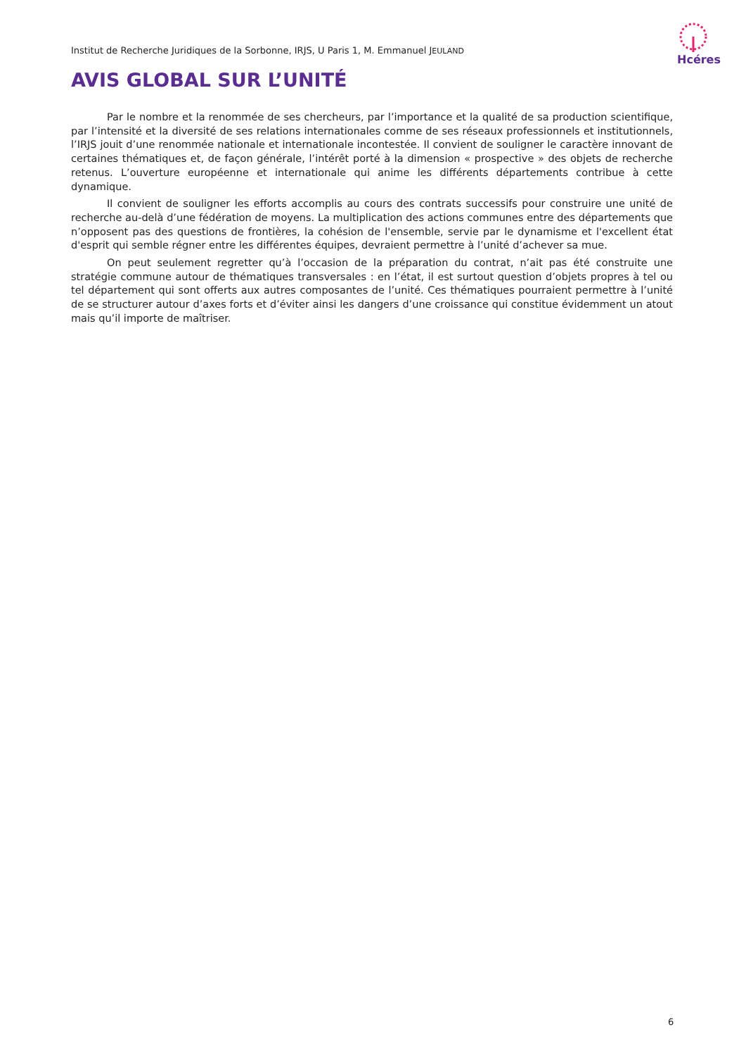Hcéres
Institut de Recherche Juridiques de la Sorbonne, IRJS, U Paris 1, M. Emmanuel JEULAND
AVIS GLOBAL SUR L’UNITÉ
Par le nombre et la renommée de ses chercheurs, par l’importance et la qualité de sa production scientifique, par l’intensité et la diversité de ses relations internationales comme de ses réseaux professionnels et institutionnels, l’IRJS jouit d’une renommée nationale et internationale incontestée. Il convient de souligner le caractère innovant de certaines thématiques et, de façon générale, l’intérêt porté à la dimension « prospective » des objets de recherche retenus. L’ouverture européenne et internationale qui anime les différents départements contribue à cette dynamique.
Il convient de souligner les efforts accomplis au cours des contrats successifs pour construire une unité de recherche au-delà d’une fédération de moyens. La multiplication des actions communes entre des départements que n’opposent pas des questions de frontières, la cohésion de l'ensemble, servie par le dynamisme et l'excellent état d'esprit qui semble régner entre les différentes équipes, devraient permettre à l’unité d’achever sa mue.
On peut seulement regretter qu’à l’occasion de la préparation du contrat, n’ait pas été construite une stratégie commune autour de thématiques transversales : en l’état, il est surtout question d’objets propres à tel ou tel département qui sont offerts aux autres composantes de l’unité. Ces thématiques pourraient permettre à l’unité de se structurer autour d’axes forts et d’éviter ainsi les dangers d’une croissance qui constitue évidemment un atout mais qu’il importe de maîtriser.
6